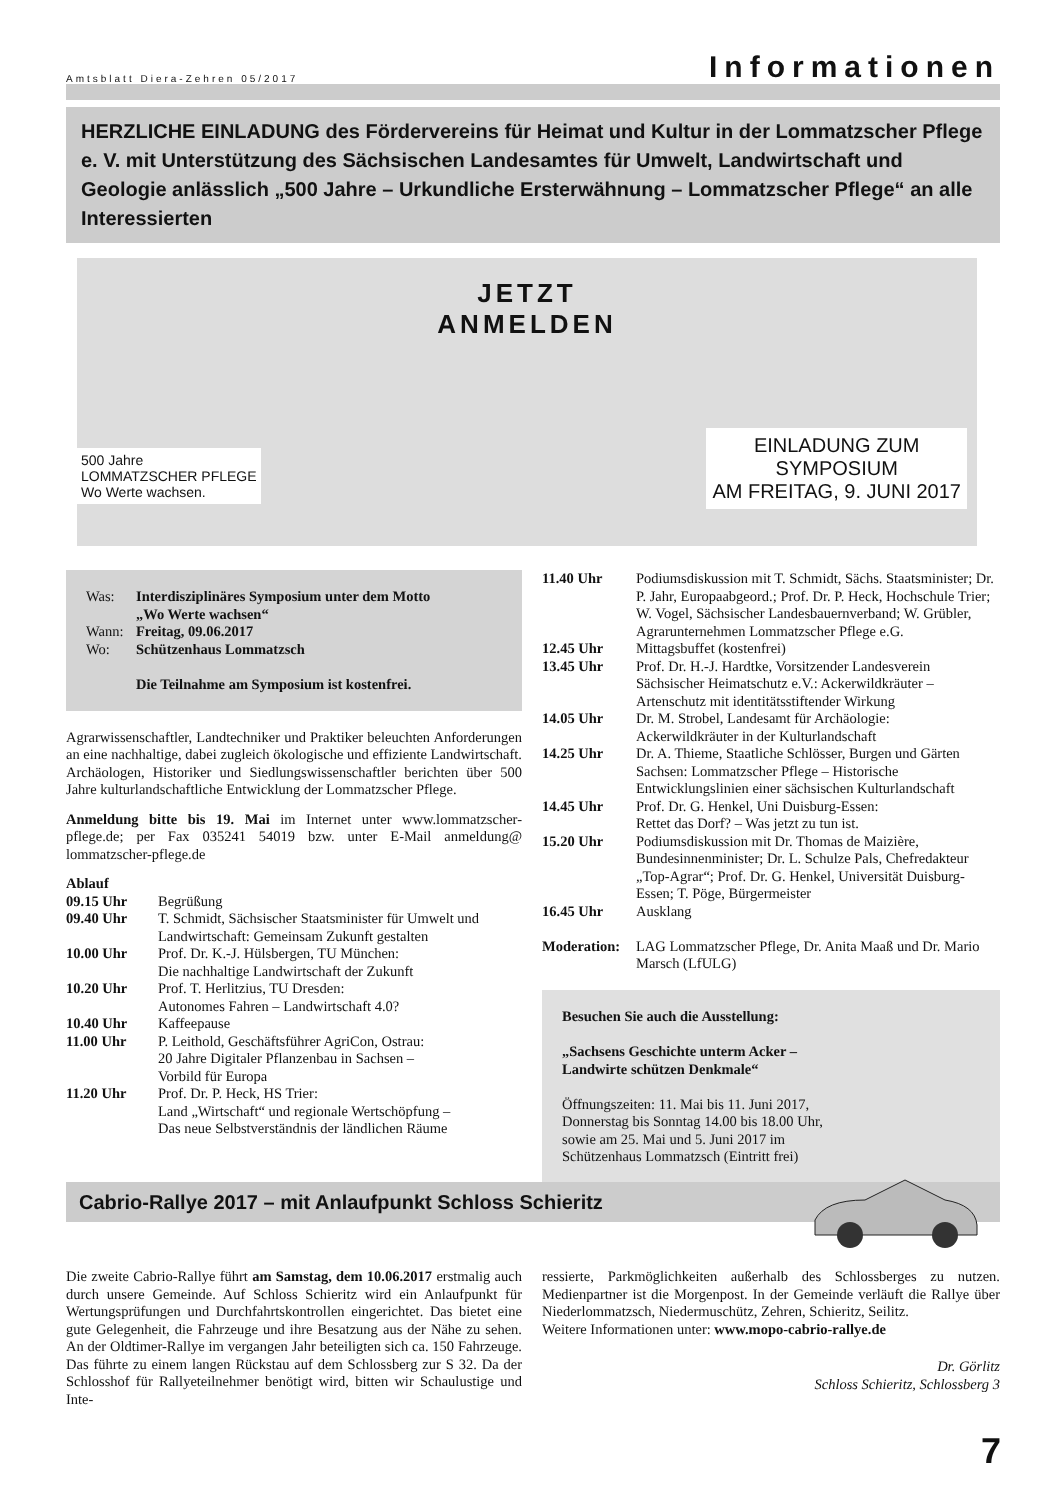Amtsblatt Diera-Zehren 05/2017 Informationen
HERZLICHE EINLADUNG des Fördervereins für Heimat und Kultur in der Lommatzscher Pflege e. V. mit Unterstützung des Sächsischen Landesamtes für Umwelt, Landwirtschaft und Geologie anlässlich „500 Jahre – Urkundliche Ersterwähnung – Lommatzscher Pflege“ an alle Interessierten
JETZT
ANMELDEN
500 Jahre
LOMMATZSCHER PFLEGE
Wo Werte wachsen.
EINLADUNG ZUM
SYMPOSIUM
AM FREITAG, 9. JUNI 2017
Was: Interdisziplinäres Symposium unter dem Motto
„Wo Werte wachsen“
Wann: Freitag, 09.06.2017
Wo: Schützenhaus Lommatzsch
Die Teilnahme am Symposium ist kostenfrei.
Agrarwissenschaftler, Landtechniker und Praktiker beleuchten Anforderungen an eine nachhaltige, dabei zugleich ökologische und effiziente Landwirtschaft. Archäologen, Historiker und Siedlungswissenschaftler berichten über 500 Jahre kulturlandschaftliche Entwicklung der Lommatzscher Pflege.
Anmeldung bitte bis 19. Mai im Internet unter www.lommatzscher-pflege.de; per Fax 035241 54019 bzw. unter E-Mail anmeldung@ lommatzscher-pflege.de
Ablauf
09.15 Uhr Begrüßung
09.40 Uhr T. Schmidt, Sächsischer Staatsminister für Umwelt und Landwirtschaft: Gemeinsam Zukunft gestalten
10.00 Uhr Prof. Dr. K.-J. Hülsbergen, TU München:
Die nachhaltige Landwirtschaft der Zukunft
10.20 Uhr Prof. T. Herlitzius, TU Dresden:
Autonomes Fahren – Landwirtschaft 4.0?
10.40 Uhr Kaffeepause
11.00 Uhr P. Leithold, Geschäftsführer AgriCon, Ostrau:
20 Jahre Digitaler Pflanzenbau in Sachsen –
Vorbild für Europa
11.20 Uhr Prof. Dr. P. Heck, HS Trier:
Land „Wirtschaft“ und regionale Wertschöpfung –
Das neue Selbstverständnis der ländlichen Räume
11.40 Uhr Podiumsdiskussion mit T. Schmidt, Sächs. Staatsminister; Dr. P. Jahr, Europaabgeord.; Prof. Dr. P. Heck, Hochschule Trier; W. Vogel, Sächsischer Landesbauernverband; W. Grübler, Agrarunternehmen Lommatzscher Pflege e.G.
12.45 Uhr Mittagsbuffet (kostenfrei)
13.45 Uhr Prof. Dr. H.-J. Hardtke, Vorsitzender Landesverein Sächsischer Heimatschutz e.V.: Ackerwildkräuter – Artenschutz mit identitätsstiftender Wirkung
14.05 Uhr Dr. M. Strobel, Landesamt für Archäologie:
Ackerwildkräuter in der Kulturlandschaft
14.25 Uhr Dr. A. Thieme, Staatliche Schlösser, Burgen und Gärten Sachsen: Lommatzscher Pflege – Historische Entwicklungslinien einer sächsischen Kulturlandschaft
14.45 Uhr Prof. Dr. G. Henkel, Uni Duisburg-Essen:
Rettet das Dorf? – Was jetzt zu tun ist.
15.20 Uhr Podiumsdiskussion mit Dr. Thomas de Maizière, Bundesinnenminister; Dr. L. Schulze Pals, Chefredakteur „Top-Agrar“; Prof. Dr. G. Henkel, Universität Duisburg-Essen; T. Pöge, Bürgermeister
16.45 Uhr Ausklang
Moderation: LAG Lommatzscher Pflege, Dr. Anita Maaß und Dr. Mario Marsch (LfULG)
Besuchen Sie auch die Ausstellung:
„Sachsens Geschichte unterm Acker –
Landwirte schützen Denkmale“
Öffnungszeiten: 11. Mai bis 11. Juni 2017,
Donnerstag bis Sonntag 14.00 bis 18.00 Uhr,
sowie am 25. Mai und 5. Juni 2017 im
Schützenhaus Lommatzsch (Eintritt frei)
Cabrio-Rallye 2017 – mit Anlaufpunkt Schloss Schieritz
Die zweite Cabrio-Rallye führt am Samstag, dem 10.06.2017 erstmalig auch durch unsere Gemeinde. Auf Schloss Schieritz wird ein Anlaufpunkt für Wertungsprüfungen und Durchfahrtskontrollen eingerichtet. Das bietet eine gute Gelegenheit, die Fahrzeuge und ihre Besatzung aus der Nähe zu sehen. An der Oldtimer-Rallye im vergangen Jahr beteiligten sich ca. 150 Fahrzeuge. Das führte zu einem langen Rückstau auf dem Schlossberg zur S 32. Da der Schlosshof für Rallyeteilnehmer benötigt wird, bitten wir Schaulustige und Inte-
ressierte, Parkmöglichkeiten außerhalb des Schlossberges zu nutzen. Medienpartner ist die Morgenpost. In der Gemeinde verläuft die Rallye über Niederlommatzsch, Niedermuschütz, Zehren, Schieritz, Seilitz.
Weitere Informationen unter: www.mopo-cabrio-rallye.de
Dr. Görlitz
Schloss Schieritz, Schlossberg 3
7